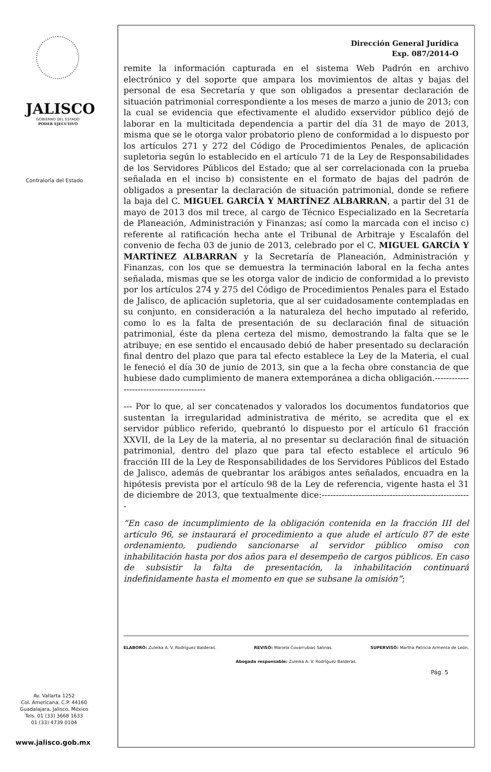JALISCO
GOBIERNO DEL ESTADO
PODER EJECUTIVO
Contraloría del Estado
Av. Vallarta 1252
Col. Americana, C.P. 44160
Guadalajara, Jalisco, México
Tels. 01 (33) 3668 1633
01 (33) 4739 0104
www.jalisco.gob.mx
Dirección General Jurídica
Exp. 087/2014-O
remite la información capturada en el sistema Web Padrón en archivo electrónico y del soporte que ampara los movimientos de altas y bajas del personal de esa Secretaría y que son obligados a presentar declaración de situación patrimonial correspondiente a los meses de marzo a junio de 2013; con la cual se evidencia que efectivamente el aludido exservidor público dejó de laborar en la multicitada dependencia a partir del día 31 de mayo de 2013, misma que se le otorga valor probatorio pleno de conformidad a lo dispuesto por los artículos 271 y 272 del Código de Procedimientos Penales, de aplicación supletoria según lo establecido en el artículo 71 de la Ley de Responsabilidades de los Servidores Públicos del Estado; que al ser correlacionada con la prueba señalada en el inciso b) consistente en el formato de bajas del padrón de obligados a presentar la declaración de situación patrimonial, donde se refiere la baja del C. MIGUEL GARCÍA Y MARTÍNEZ ALBARRAN, a partir del 31 de mayo de 2013 dos mil trece, al cargo de Técnico Especializado en la Secretaría de Planeación, Administración y Finanzas; así como la marcada con el inciso c) referente al ratificación hecha ante el Tribunal de Arbitraje y Escalafón del convenio de fecha 03 de junio de 2013, celebrado por el C. MIGUEL GARCÍA Y MARTÍNEZ ALBARRAN y la Secretaría de Planeación, Administración y Finanzas, con los que se demuestra la terminación laboral en la fecha antes señalada, mismas que se les otorga valor de indicio de conformidad a lo previsto por los artículos 274 y 275 del Código de Procedimientos Penales para el Estado de Jalisco, de aplicación supletoria, que al ser cuidadosamente contempladas en su conjunto, en consideración a la naturaleza del hecho imputado al referido, como lo es la falta de presentación de su declaración final de situación patrimonial, éste da plena certeza del mismo, demostrando la falta que se le atribuye; en ese sentido el encausado debió de haber presentado su declaración final dentro del plazo que para tal efecto establece la Ley de la Materia, el cual le feneció el día 30 de junio de 2013, sin que a la fecha obre constancia de que hubiese dado cumplimiento de manera extemporánea a dicha obligación.-----------------------------------------
--- Por lo que, al ser concatenados y valorados los documentos fundatorios que sustentan la irregularidad administrativa de mérito, se acredita que el ex servidor público referido, quebrantó lo dispuesto por el artículo 61 fracción XXVII, de la Ley de la materia, al no presentar su declaración final de situación patrimonial, dentro del plazo que para tal efecto establece el artículo 96 fracción III de la Ley de Responsabilidades de los Servidores Públicos del Estado de Jalisco, además de quebrantar los arábigos antes señalados, encuadra en la hipótesis prevista por el artículo 98 de la Ley de referencia, vigente hasta el 31 de diciembre de 2013, que textualmente dice:-----------------------------------------------------
“En caso de incumplimiento de la obligación contenida en la fracción III del artículo 96, se instaurará el procedimiento a que alude el artículo 87 de este ordenamiento, pudiendo sancionarse al servidor público omiso con inhabilitación hasta por dos años para el desempeño de cargos públicos. En caso de subsistir la falta de presentación, la inhabilitación continuará indefinidamente hasta el momento en que se subsane la omisión”;
ELABORÓ: Zuleika A. V. Rodríguez Balderas. REVISÓ: Mariela Covarrubias Salinas. SUPERVISÓ: Martha Patricia Armenta de León.
Abogada responsable: Zuleika A. V. Rodríguez Balderas.
Pág. 5